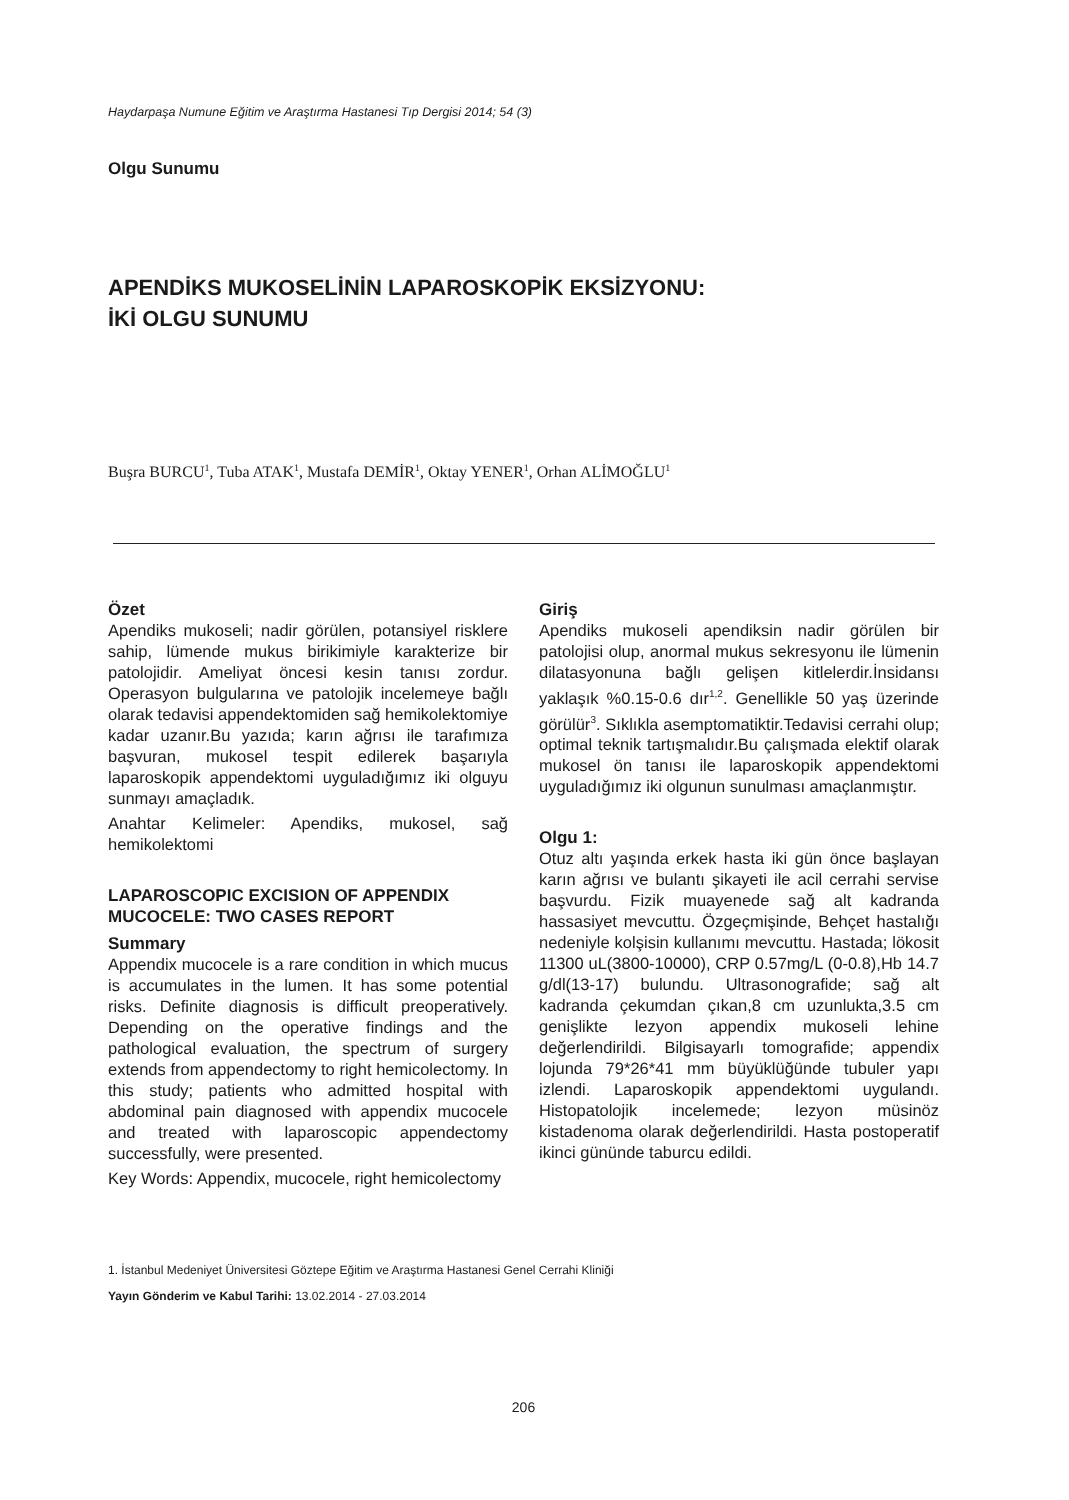Haydarpaşa Numune Eğitim ve Araştırma Hastanesi Tıp Dergisi 2014; 54 (3)
Olgu Sunumu
APENDİKS MUKOSELİNİN LAPAROSKOPİK EKSİZYONU:
İKİ OLGU SUNUMU
Buşra BURCU<sup>1</sup>, Tuba ATAK<sup>1</sup>, Mustafa DEMİR<sup>1</sup>, Oktay YENER<sup>1</sup>, Orhan ALİMOĞLU<sup>1</sup>
Özet
Apendiks mukoseli; nadir görülen, potansiyel risklere sahip, lümende mukus birikimiyle karakterize bir patolojidir. Ameliyat öncesi kesin tanısı zordur. Operasyon bulgularına ve patolojik incelemeye bağlı olarak tedavisi appendektomiden sağ hemikolektomiye kadar uzanır.Bu yazıda; karın ağrısı ile tarafımıza başvuran, mukosel tespit edilerek başarıyla laparoskopik appendektomi uyguladığımız iki olguyu sunmayı amaçladık.
Anahtar Kelimeler: Apendiks, mukosel, sağ hemikolektomi
LAPAROSCOPIC EXCISION OF APPENDIX MUCOCELE: TWO CASES REPORT
Summary
Appendix mucocele is a rare condition in which mucus is accumulates in the lumen. It has some potential risks. Definite diagnosis is difficult preoperatively. Depending on the operative findings and the pathological evaluation, the spectrum of surgery extends from appendectomy to right hemicolectomy. In this study; patients who admitted hospital with abdominal pain diagnosed with appendix mucocele and treated with laparoscopic appendectomy successfully, were presented.
Key Words: Appendix, mucocele, right hemicolectomy
Giriş
Apendiks mukoseli apendiksin nadir görülen bir patolojisi olup, anormal mukus sekresyonu ile lümenin dilatasyonuna bağlı gelişen kitlelerdir.İnsidansı yaklaşık %0.15-0.6 dır<sup>1,2</sup>. Genellikle 50 yaş üzerinde görülür<sup>3</sup>. Sıklıkla asemptomatiktir.Tedavisi cerrahi olup; optimal teknik tartışmalıdır.Bu çalışmada elektif olarak mukosel ön tanısı ile laparoskopik appendektomi uyguladığımız iki olgunun sunulması amaçlanmıştır.
Olgu 1:
Otuz altı yaşında erkek hasta iki gün önce başlayan karın ağrısı ve bulantı şikayeti ile acil cerrahi servise başvurdu. Fizik muayenede sağ alt kadranda hassasiyet mevcuttu. Özgeçmişinde, Behçet hastalığı nedeniyle kolşisin kullanımı mevcuttu. Hastada; lökosit 11300 uL(3800-10000), CRP 0.57mg/L (0-0.8),Hb 14.7 g/dl(13-17) bulundu. Ultrasonografide; sağ alt kadranda çekumdan çıkan,8 cm uzunlukta,3.5 cm genişlikte lezyon appendix mukoseli lehine değerlendirildi. Bilgisayarlı tomografide; appendix lojunda 79*26*41 mm büyüklüğünde tubuler yapı izlendi. Laparoskopik appendektomi uygulandı. Histopatolojik incelemede; lezyon müsinöz kistadenoma olarak değerlendirildi. Hasta postoperatif ikinci gününde taburcu edildi.
1. İstanbul Medeniyet Üniversitesi Göztepe Eğitim ve Araştırma Hastanesi Genel Cerrahi Kliniği
Yayın Gönderim ve Kabul Tarihi: 13.02.2014 - 27.03.2014
206